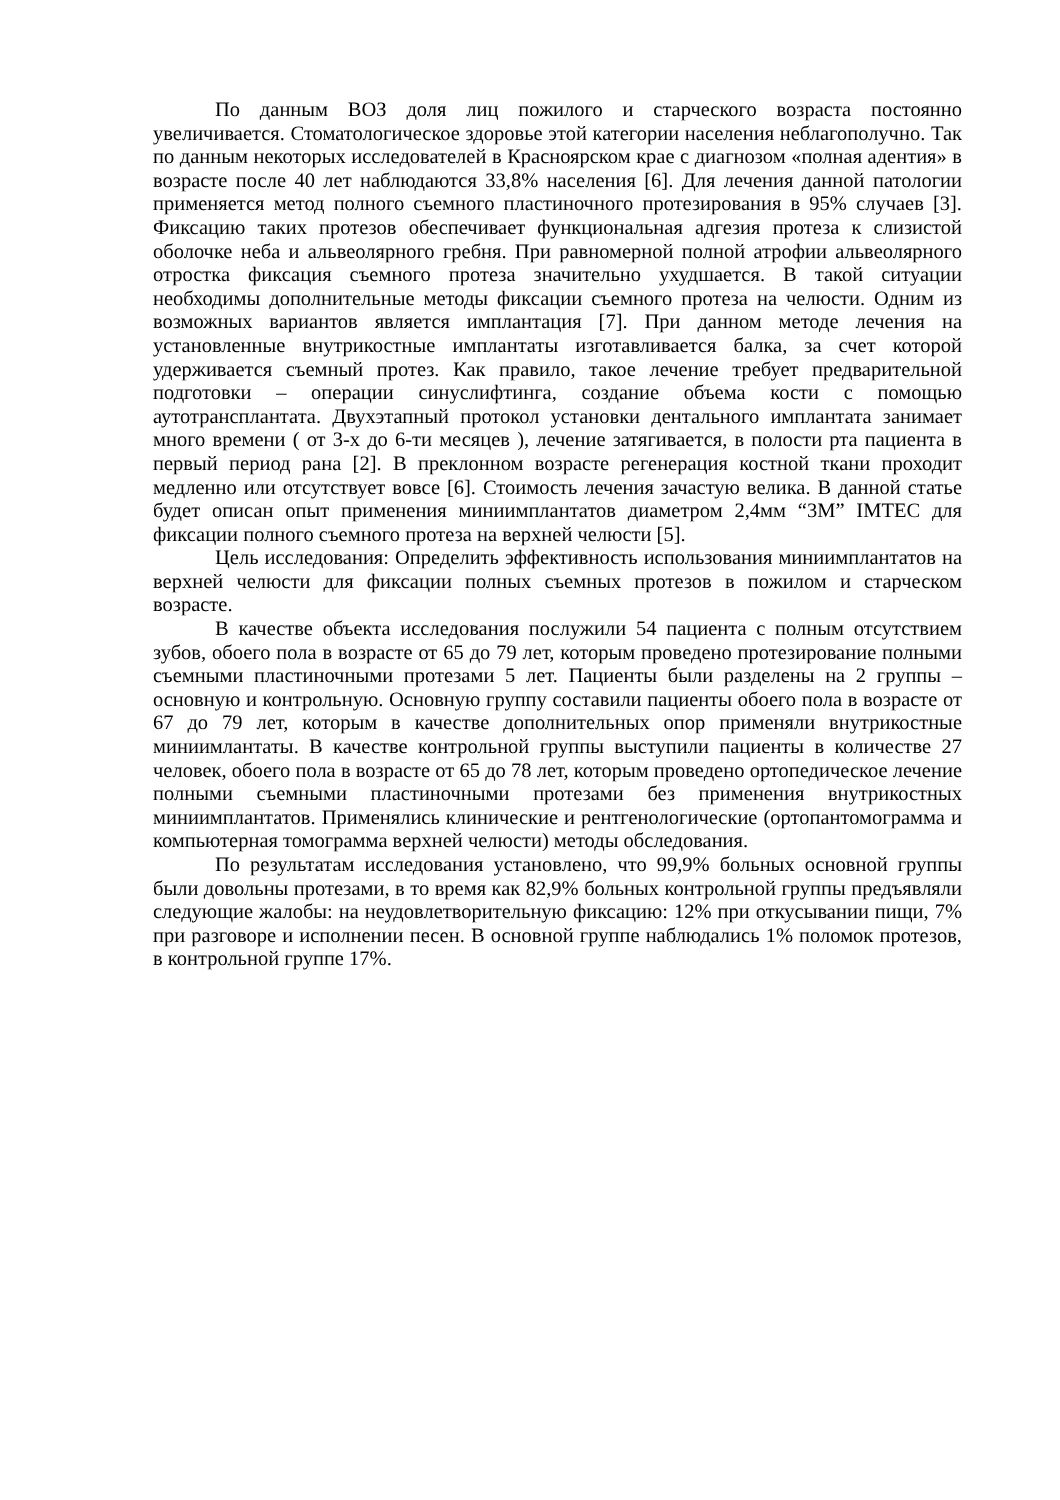По данным ВОЗ доля лиц пожилого и старческого возраста постоянно увеличивается. Стоматологическое здоровье этой категории населения неблагополучно. Так по данным некоторых исследователей в Красноярском крае с диагнозом «полная адентия» в возрасте после 40 лет наблюдаются 33,8% населения [6]. Для лечения данной патологии применяется метод полного съемного пластиночного протезирования в 95% случаев [3]. Фиксацию таких протезов обеспечивает функциональная адгезия протеза к слизистой оболочке неба и альвеолярного гребня. При равномерной полной атрофии альвеолярного отростка фиксация съемного протеза значительно ухудшается. В такой ситуации необходимы дополнительные методы фиксации съемного протеза на челюсти. Одним из возможных вариантов является имплантация [7]. При данном методе лечения на установленные внутрикостные имплантаты изготавливается балка, за счет которой удерживается съемный протез. Как правило, такое лечение требует предварительной подготовки – операции синуслифтинга, создание объема кости с помощью аутотрансплантата. Двухэтапный протокол установки дентального имплантата занимает много времени ( от 3-х до 6-ти месяцев ), лечение затягивается, в полости рта пациента в первый период рана [2]. В преклонном возрасте регенерация костной ткани проходит медленно или отсутствует вовсе [6]. Стоимость лечения зачастую велика. В данной статье будет описан опыт применения миниимплантатов диаметром 2,4мм “3M” IMTEC для фиксации полного съемного протеза на верхней челюсти [5].
Цель исследования: Определить эффективность использования миниимплантатов на верхней челюсти для фиксации полных съемных протезов в пожилом и старческом возрасте.
В качестве объекта исследования послужили 54 пациента с полным отсутствием зубов, обоего пола в возрасте от 65 до 79 лет, которым проведено протезирование полными съемными пластиночными протезами 5 лет. Пациенты были разделены на 2 группы – основную и контрольную. Основную группу составили пациенты обоего пола в возрасте от 67 до 79 лет, которым в качестве дополнительных опор применяли внутрикостные миниимлантаты. В качестве контрольной группы выступили пациенты в количестве 27 человек, обоего пола в возрасте от 65 до 78 лет, которым проведено ортопедическое лечение полными съемными пластиночными протезами без применения внутрикостных миниимплантатов. Применялись клинические и рентгенологические (ортопантомограмма и компьютерная томограмма верхней челюсти) методы обследования.
По результатам исследования установлено, что 99,9% больных основной группы были довольны протезами, в то время как 82,9% больных контрольной группы предъявляли следующие жалобы: на неудовлетворительную фиксацию: 12% при откусывании пищи, 7% при разговоре и исполнении песен. В основной группе наблюдались 1% поломок протезов, в контрольной группе 17%.